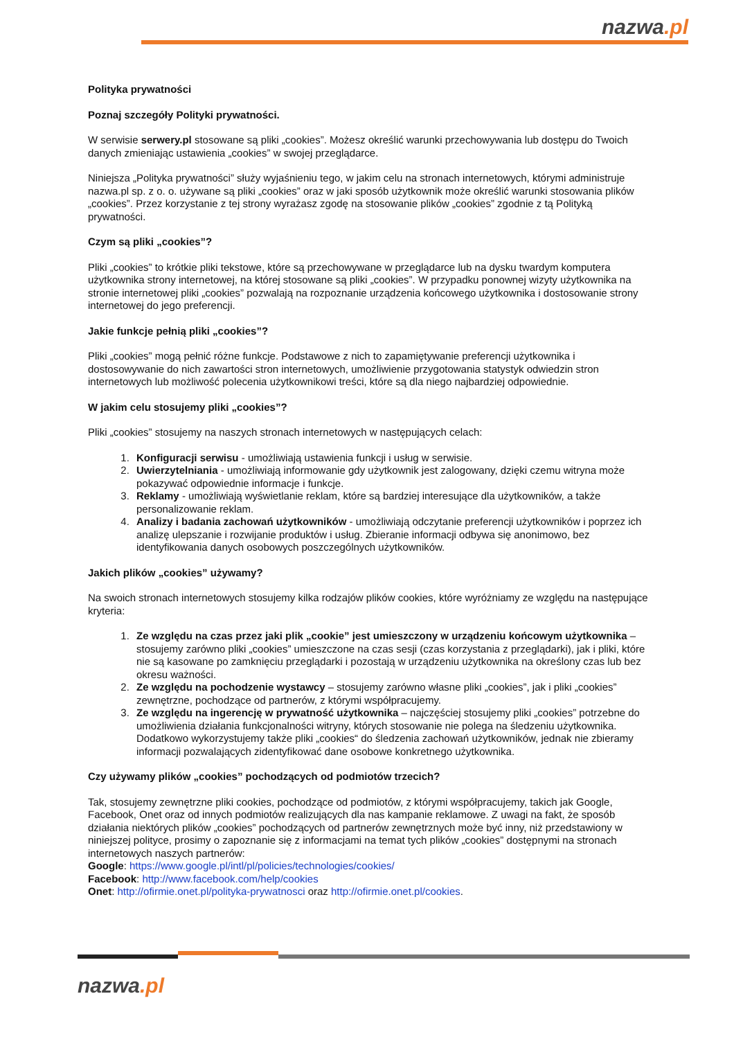nazwa.pl
Polityka prywatności
Poznaj szczegóły Polityki prywatności.
W serwisie serwery.pl stosowane są pliki „cookies”. Możesz określić warunki przechowywania lub dostępu do Twoich danych zmieniając ustawienia „cookies” w swojej przeglądarce.
Niniejsza „Polityka prywatności” służy wyjaśnieniu tego, w jakim celu na stronach internetowych, którymi administruje nazwa.pl sp. z o. o. używane są pliki „cookies” oraz w jaki sposób użytkownik może określić warunki stosowania plików „cookies”. Przez korzystanie z tej strony wyrażasz zgodę na stosowanie plików „cookies” zgodnie z tą Polityką prywatności.
Czym są pliki „cookies”?
Pliki „cookies” to krótkie pliki tekstowe, które są przechowywane w przeglądarce lub na dysku twardym komputera użytkownika strony internetowej, na której stosowane są pliki „cookies”. W przypadku ponownej wizyty użytkownika na stronie internetowej pliki „cookies” pozwalają na rozpoznanie urządzenia końcowego użytkownika i dostosowanie strony internetowej do jego preferencji.
Jakie funkcje pełnią pliki „cookies”?
Pliki „cookies” mogą pełnić różne funkcje. Podstawowe z nich to zapamiętywanie preferencji użytkownika i dostosowywanie do nich zawartości stron internetowych, umożliwienie przygotowania statystyk odwiedzin stron internetowych lub możliwość polecenia użytkownikowi treści, które są dla niego najbardziej odpowiednie.
W jakim celu stosujemy pliki „cookies”?
Pliki „cookies” stosujemy na naszych stronach internetowych w następujących celach:
1. Konfiguracji serwisu - umożliwiają ustawienia funkcji i usług w serwisie.
2. Uwierzytelniania - umożliwiają informowanie gdy użytkownik jest zalogowany, dzięki czemu witryna może pokazywać odpowiednie informacje i funkcje.
3. Reklamy - umożliwiają wyświetlanie reklam, które są bardziej interesujące dla użytkowników, a także personalizowanie reklam.
4. Analizy i badania zachowań użytkowników - umożliwiają odczytanie preferencji użytkowników i poprzez ich analizę ulepszanie i rozwijanie produktów i usług. Zbieranie informacji odbywa się anonimowo, bez identyfikowania danych osobowych poszczególnych użytkowników.
Jakich plików „cookies” używamy?
Na swoich stronach internetowych stosujemy kilka rodzajów plików cookies, które wyróżniamy ze względu na następujące kryteria:
1. Ze względu na czas przez jaki plik „cookie” jest umieszczony w urządzeniu końcowym użytkownika – stosujemy zarówno pliki „cookies” umieszczone na czas sesji (czas korzystania z przeglądarki), jak i pliki, które nie są kasowane po zamknięciu przeglądarki i pozostają w urządzeniu użytkownika na określony czas lub bez okresu ważności.
2. Ze względu na pochodzenie wystawcy – stosujemy zarówno własne pliki „cookies”, jak i pliki „cookies” zewnętrzne, pochodzące od partnerów, z którymi współpracujemy.
3. Ze względu na ingerencję w prywatność użytkownika – najczęściej stosujemy pliki „cookies” potrzebne do umożliwienia działania funkcjonalności witryny, których stosowanie nie polega na śledzeniu użytkownika. Dodatkowo wykorzystujemy także pliki „cookies“ do śledzenia zachowań użytkowników, jednak nie zbieramy informacji pozwalających zidentyfikować dane osobowe konkretnego użytkownika.
Czy używamy plików „cookies” pochodzących od podmiotów trzecich?
Tak, stosujemy zewnętrzne pliki cookies, pochodzące od podmiotów, z którymi współpracujemy, takich jak Google, Facebook, Onet oraz od innych podmiotów realizujących dla nas kampanie reklamowe. Z uwagi na fakt, że sposób działania niektórych plików „cookies” pochodzących od partnerów zewnętrznych może być inny, niż przedstawiony w niniejszej polityce, prosimy o zapoznanie się z informacjami na temat tych plików „cookies” dostępnymi na stronach internetowych naszych partnerów:
Google: https://www.google.pl/intl/pl/policies/technologies/cookies/
Facebook: http://www.facebook.com/help/cookies
Onet: http://ofirmie.onet.pl/polityka-prywatnosci oraz http://ofirmie.onet.pl/cookies.
nazwa.pl